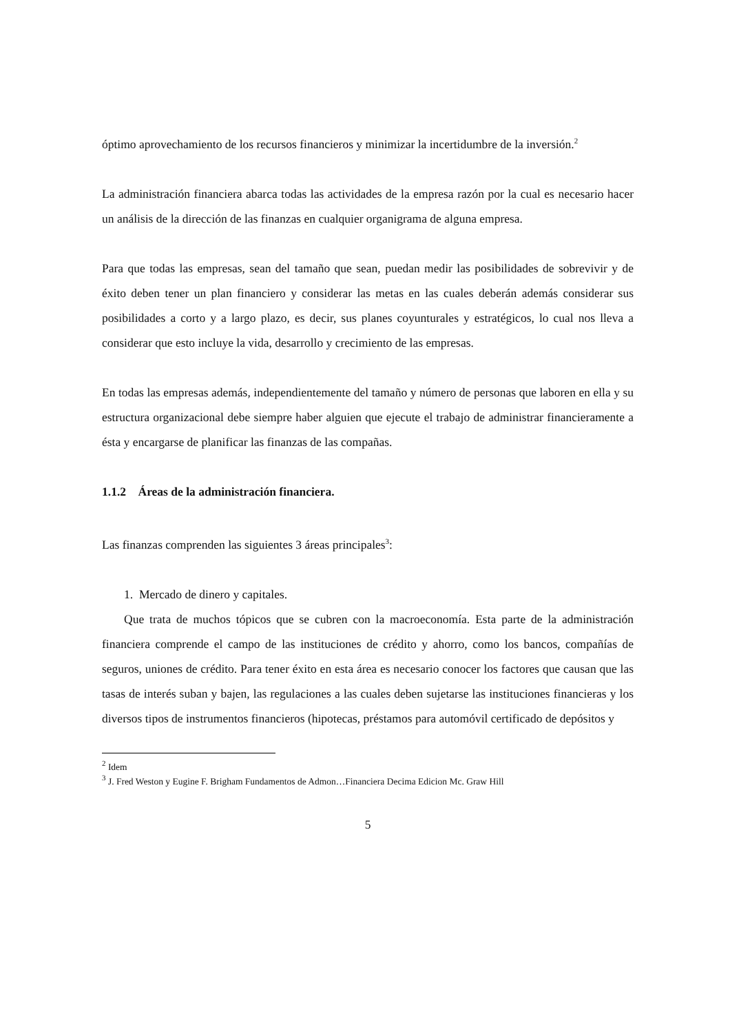óptimo aprovechamiento de los recursos financieros y minimizar la incertidumbre de la inversión.<sup>2</sup>
La administración financiera abarca todas las actividades de la empresa razón por la cual es necesario hacer un análisis de la dirección de las finanzas en cualquier organigrama de alguna empresa.
Para que todas las empresas, sean del tamaño que sean, puedan medir las posibilidades de sobrevivir y de éxito deben tener un plan financiero y considerar las metas en las cuales deberán además considerar sus posibilidades a corto y a largo plazo, es decir, sus planes coyunturales y estratégicos, lo cual nos lleva a considerar que esto incluye la vida, desarrollo y crecimiento de las empresas.
En todas las empresas además, independientemente del tamaño y número de personas que laboren en ella y su estructura organizacional debe siempre haber alguien que ejecute el trabajo de administrar financieramente a ésta y encargarse de planificar las finanzas de las compañas.
1.1.2 Áreas de la administración financiera.
Las finanzas comprenden las siguientes 3 áreas principales<sup>3</sup>:
1. Mercado de dinero y capitales.
Que trata de muchos tópicos que se cubren con la macroeconomía. Esta parte de la administración financiera comprende el campo de las instituciones de crédito y ahorro, como los bancos, compañías de seguros, uniones de crédito. Para tener éxito en esta área es necesario conocer los factores que causan que las tasas de interés suban y bajen, las regulaciones a las cuales deben sujetarse las instituciones financieras y los diversos tipos de instrumentos financieros (hipotecas, préstamos para automóvil certificado de depósitos y
<sup>2</sup> Idem
<sup>3</sup> J. Fred Weston y Eugine F. Brigham Fundamentos de Admon…Financiera Decima Edicion Mc. Graw Hill
5